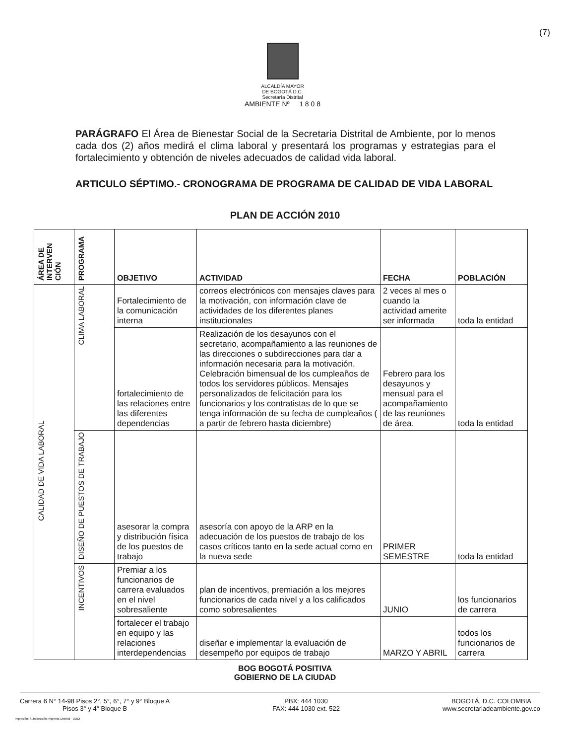(7)
ALCALDÍA MAYOR
DE BOGOTÁ D.C.
Secretaría Distrital
AMBIENTE Nº 1 8 0 8
PARÁGRAFO El Área de Bienestar Social de la Secretaria Distrital de Ambiente, por lo menos cada dos (2) años medirá el clima laboral y presentará los programas y estrategias para el fortalecimiento y obtención de niveles adecuados de calidad vida laboral.
ARTICULO SÉPTIMO.- CRONOGRAMA DE PROGRAMA DE CALIDAD DE VIDA LABORAL
PLAN DE ACCIÓN 2010
| ÁREA DE INTERVEN CIÓN | PROGRAMA | OBJETIVO | ACTIVIDAD | FECHA | POBLACIÓN |
| --- | --- | --- | --- | --- | --- |
| CALIDAD DE VIDA LABORAL | CLIMA LABORAL | Fortalecimiento de la comunicación interna | correos electrónicos con mensajes claves para la motivación, con información clave de actividades de los diferentes planes institucionales | 2 veces al mes o cuando la actividad amerite ser informada | toda la entidad |
| | | fortalecimiento de las relaciones entre las diferentes dependencias | Realización de los desayunos con el secretario, acompañamiento a las reuniones de las direcciones o subdirecciones para dar a información necesaria para la motivación. Celebración bimensual de los cumpleaños de todos los servidores públicos. Mensajes personalizados de felicitación para los funcionarios y los contratistas de lo que se tenga información de su fecha de cumpleaños ( a partir de febrero hasta diciembre) | Febrero para los desayunos y mensual para el acompañamiento de las reuniones de área. | toda la entidad |
| | DISEÑO DE PUESTOS DE TRABAJO | asesorar la compra y distribución física de los puestos de trabajo | asesoría con apoyo de la ARP en la adecuación de los puestos de trabajo de los casos críticos tanto en la sede actual como en la nueva sede | PRIMER SEMESTRE | toda la entidad |
| | INCENTIVOS | Premiar a los funcionarios de carrera evaluados en el nivel sobresaliente | plan de incentivos, premiación a los mejores funcionarios de cada nivel y a los calificados como sobresalientes | JUNIO | los funcionarios de carrera |
| | | fortalecer el trabajo en equipo y las relaciones interdependencias | diseñar e implementar la evaluación de desempeño por equipos de trabajo | MARZO Y ABRIL | todos los funcionarios de carrera |
BOG BOGOTÁ POSITIVA
GOBIERNO DE LA CIUDAD
Carrera 6 N° 14-98 Pisos 2°, 5°, 6°, 7° y 9° Bloque A
Pisos 3° y 4° Bloque B
PBX: 444 1030
FAX: 444 1030 ext. 522
BOGOTÁ, D.C. COLOMBIA
www.secretariadeambiente.gov.co
Impresión: Subdirección Imprenta Distrital - DDDI